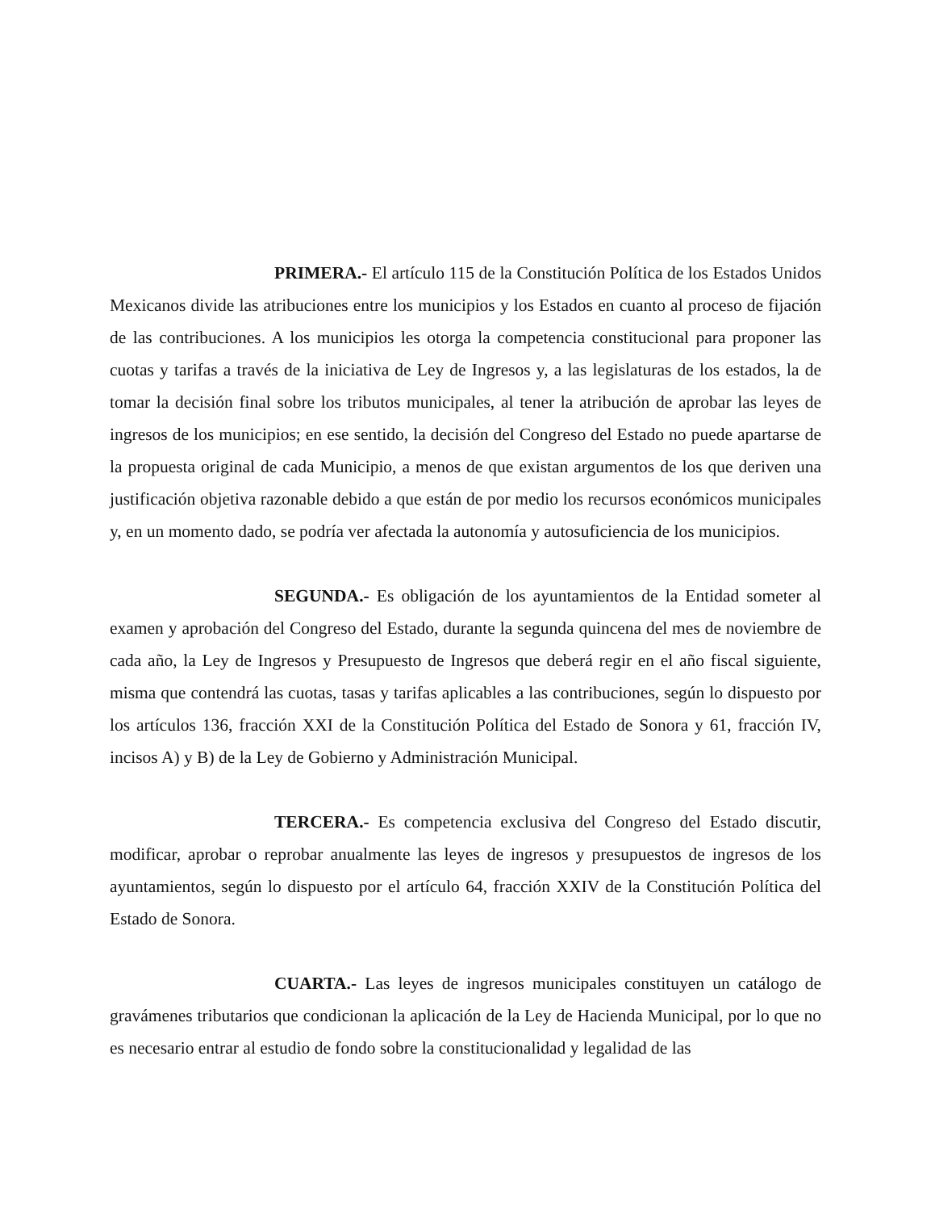PRIMERA.- El artículo 115 de la Constitución Política de los Estados Unidos Mexicanos divide las atribuciones entre los municipios y los Estados en cuanto al proceso de fijación de las contribuciones. A los municipios les otorga la competencia constitucional para proponer las cuotas y tarifas a través de la iniciativa de Ley de Ingresos y, a las legislaturas de los estados, la de tomar la decisión final sobre los tributos municipales, al tener la atribución de aprobar las leyes de ingresos de los municipios; en ese sentido, la decisión del Congreso del Estado no puede apartarse de la propuesta original de cada Municipio, a menos de que existan argumentos de los que deriven una justificación objetiva razonable debido a que están de por medio los recursos económicos municipales y, en un momento dado, se podría ver afectada la autonomía y autosuficiencia de los municipios.
SEGUNDA.- Es obligación de los ayuntamientos de la Entidad someter al examen y aprobación del Congreso del Estado, durante la segunda quincena del mes de noviembre de cada año, la Ley de Ingresos y Presupuesto de Ingresos que deberá regir en el año fiscal siguiente, misma que contendrá las cuotas, tasas y tarifas aplicables a las contribuciones, según lo dispuesto por los artículos 136, fracción XXI de la Constitución Política del Estado de Sonora y 61, fracción IV, incisos A) y B) de la Ley de Gobierno y Administración Municipal.
TERCERA.- Es competencia exclusiva del Congreso del Estado discutir, modificar, aprobar o reprobar anualmente las leyes de ingresos y presupuestos de ingresos de los ayuntamientos, según lo dispuesto por el artículo 64, fracción XXIV de la Constitución Política del Estado de Sonora.
CUARTA.- Las leyes de ingresos municipales constituyen un catálogo de gravámenes tributarios que condicionan la aplicación de la Ley de Hacienda Municipal, por lo que no es necesario entrar al estudio de fondo sobre la constitucionalidad y legalidad de las